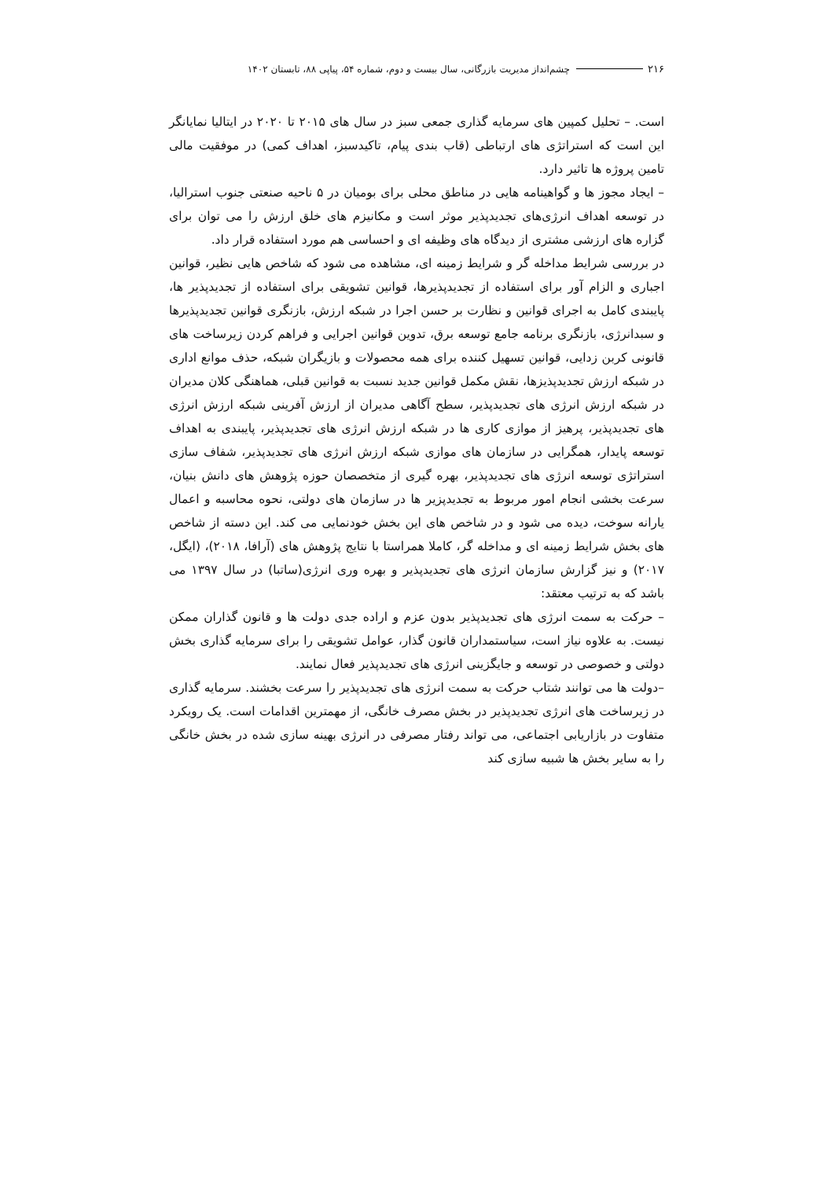۲۱۶ چشم‌انداز مدیریت بازرگانی، سال بیست و دوم، شماره ۵۴، پیاپی ۸۸، تابستان ۱۴۰۲
است. – تحلیل کمپین های سرمایه گذاری جمعی سبز در سال های ۲۰۱۵ تا ۲۰۲۰ در ایتالیا نمایانگر این است که استراتژی های ارتباطی (قاب بندی پیام، تاکیدسبز، اهداف کمی) در موفقیت مالی تامین پروژه ها تاثیر دارد.
– ایجاد مجوز ها و گواهینامه هایی در مناطق محلی برای بومیان در ۵ ناحیه صنعتی جنوب استرالیا، در توسعه اهداف انرژی‌های تجدیدپذیر موثر است و مکانیزم های خلق ارزش را می توان برای گزاره های ارزشی مشتری از دیدگاه های وظیفه ای و احساسی هم مورد استفاده قرار داد.
در بررسی شرایط مداخله گر و شرایط زمینه ای، مشاهده می شود که شاخص هایی نظیر، قوانین اجباری و الزام آور برای استفاده از تجدیدپذیرها، قوانین تشویقی برای استفاده از تجدیدپذیر ها، پایبندی کامل به اجرای قوانین و نظارت بر حسن اجرا در شبکه ارزش، بازنگری قوانین تجدیدپذیرها و سبدانرژی، بازنگری برنامه جامع توسعه برق، تدوین قوانین اجرایی و فراهم کردن زیرساخت های قانونی کربن زدایی، قوانین تسهیل کننده برای همه محصولات و بازیگران شبکه، حذف موانع اداری در شبکه ارزش تجدیدپذیزها، نقش مکمل قوانین جدید نسبت به قوانین قبلی، هماهنگی کلان مدیران در شبکه ارزش انرژی های تجدیدپذیر، سطح آگاهی مدیران از ارزش آفرینی شبکه ارزش انرژی های تجدیدپذیر، پرهیز از موازی کاری ها در شبکه ارزش انرژی های تجدیدپذیر، پایبندی به اهداف توسعه پایدار، همگرایی در سازمان های موازی شبکه ارزش انرژی های تجدیدپذیر، شفاف سازی استراتژی توسعه انرژی های تجدیدپذیر، بهره گیری از متخصصان حوزه پژوهش های دانش بنیان، سرعت بخشی انجام امور مربوط به تجدیدپزیر ها در سازمان های دولتی، نحوه محاسبه و اعمال یارانه سوخت، دیده می شود و در شاخص های این بخش خودنمایی می کند. این دسته از شاخص های بخش شرایط زمینه ای و مداخله گر، کاملا همراستا با نتایج پژوهش های (آرافا، ۲۰۱۸)، (ایگل، ۲۰۱۷) و نیز گزارش سازمان انرژی های تجدیدپذیر و بهره وری انرژی(ساتبا) در سال ۱۳۹۷ می باشد که به ترتیب معتقد:
– حرکت به سمت انرژی های تجدیدپذیر بدون عزم و اراده جدی دولت ها و قانون گذاران ممکن نیست. به علاوه نیاز است، سیاستمداران قانون گذار، عوامل تشویقی را برای سرمایه گذاری بخش دولتی و خصوصی در توسعه و جایگزینی انرژی های تجدیدپذیر فعال نمایند.
–دولت ها می توانند شتاب حرکت به سمت انرژی های تجدیدپذیر را سرعت بخشند. سرمایه گذاری در زیرساخت های انرژی تجدیدپذیر در بخش مصرف خانگی، از مهمترین اقدامات است. یک رویکرد متفاوت در بازاریابی اجتماعی، می تواند رفتار مصرفی در انرژی بهینه سازی شده در بخش خانگی را به سایر بخش ها شبیه سازی کند